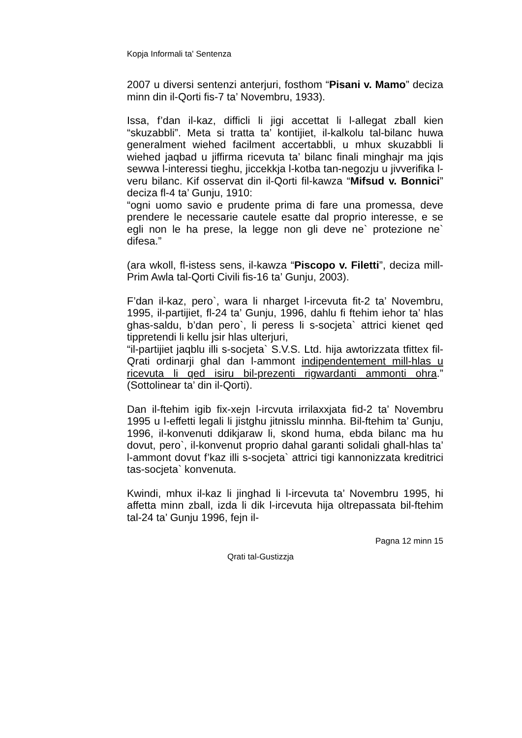Kopja Informali ta' Sentenza
2007 u diversi sentenzi anterjuri, fosthom “Pisani v. Mamo” deciza minn din il-Qorti fis-7 ta’ Novembru, 1933).
Issa, f’dan il-kaz, difficli li jigi accettat li l-allegat zball kien “skuzabbli”. Meta si tratta ta’ kontijiet, il-kalkolu tal-bilanc huwa generalment wiehed facilment accertabbli, u mhux skuzabbli li wiehed jaqbad u jiffirma ricevuta ta’ bilanc finali minghajr ma jqis sewwa l-interessi tieghu, jiccekkja l-kotba tan-negozju u jivverifika l-veru bilanc. Kif osservat din il-Qorti fil-kawza “Mifsud v. Bonnici” deciza fl-4 ta’ Gunju, 1910:
“ogni uomo savio e prudente prima di fare una promessa, deve prendere le necessarie cautele esatte dal proprio interesse, e se egli non le ha prese, la legge non gli deve ne` protezione ne` difesa.”
(ara wkoll, fl-istess sens, il-kawza “Piscopo v. Filetti”, deciza mill-Prim Awla tal-Qorti Civili fis-16 ta’ Gunju, 2003).
F’dan il-kaz, pero`, wara li nharget l-ircevuta fit-2 ta’ Novembru, 1995, il-partijiet, fl-24 ta’ Gunju, 1996, dahlu fi ftehim iehor ta’ hlas ghas-saldu, b’dan pero`, li peress li s-socjeta` attrici kienet qed tippretendi li kellu jsir hlas ulterjuri,
“il-partijiet jaqblu illi s-socjeta` S.V.S. Ltd. hija awtorizzata tfittex fil-Qrati ordinarji ghal dan l-ammont indipendentement mill-hlas u ricevuta li qed isiru bil-prezenti rigwardanti ammonti ohra.” (Sottolinear ta’ din il-Qorti).
Dan il-ftehim igib fix-xejn l-ircvuta irrilaxxjata fid-2 ta’ Novembru 1995 u l-effetti legali li jistghu jitnisslu minnha. Bil-ftehim ta’ Gunju, 1996, il-konvenuti ddikjaraw li, skond huma, ebda bilanc ma hu dovut, pero`, il-konvenut proprio dahal garanti solidali ghall-hlas ta’ l-ammont dovut f’kaz illi s-socjeta` attrici tigi kannonizzata kreditrici tas-socjeta` konvenuta.
Kwindi, mhux il-kaz li jinghad li l-ircevuta ta’ Novembru 1995, hi affetta minn zball, izda li dik l-ircevuta hija oltrepassata bil-ftehim tal-24 ta’ Gunju 1996, fejn il-
Pagna 12 minn 15
Qrati tal-Gustizzja